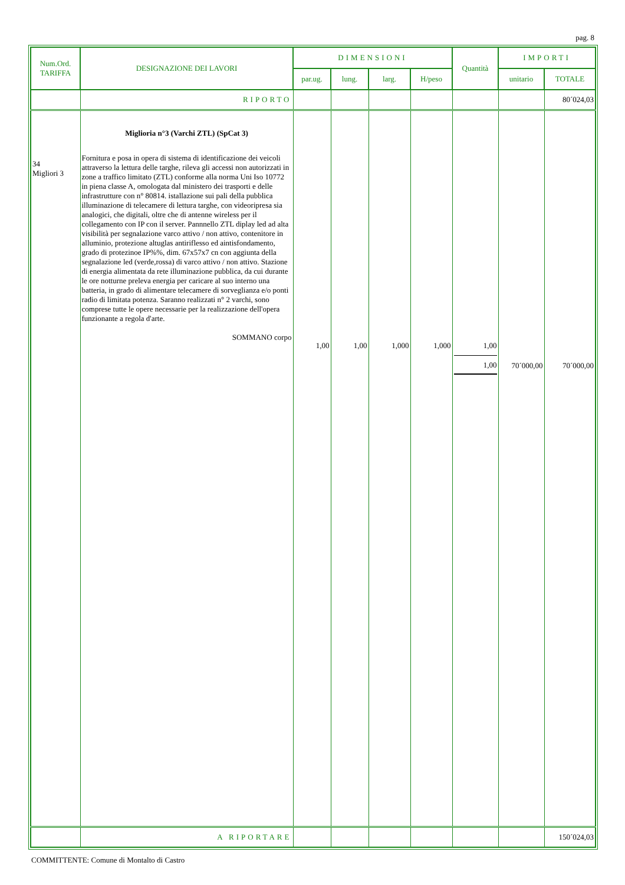pag. 8
| Num.Ord. TARIFFA | DESIGNAZIONE DEI LAVORI | DIMENSIONI | | | | Quantità | IMPORTI | |
| --- | --- | --- | --- | --- | --- | --- | --- | --- |
| | | par.ug. | lung. | larg. | H/peso | | unitario | TOTALE |
| | RIPORTO | | | | | | | 80´024,03 |
| 34 Migliori 3 | Miglioria n°3 (Varchi ZTL) (SpCat 3) Fornitura e posa in opera di sistema di identificazione dei veicoli attraverso la lettura delle targhe, rileva gli accessi non autorizzati in zone a traffico limitato (ZTL) conforme alla norma Uni Iso 10772 in piena classe A, omologata dal ministero dei trasporti e delle infrastrutture con n° 80814. istallazione sui pali della pubblica illuminazione di telecamere di lettura targhe, con videoripresa sia analogici, che digitali, oltre che di antenne wireless per il collegamento con IP con il server. Pannnello ZTL diplay led ad alta visibilità per segnalazione varco attivo / non attivo, contenitore in alluminio, protezione altuglas antiriflesso ed aintisfondamento, grado di protezinoe IP%%, dim. 67x57x7 cn con aggiunta della segnalazione led (verde,rossa) di varco attivo / non attivo. Stazione di energia alimentata da rete illuminazione pubblica, da cui durante le ore notturne preleva energia per caricare al suo interno una batteria, in grado di alimentare telecamere di sorveglianza e/o ponti radio di limitata potenza. Saranno realizzati n° 2 varchi, sono comprese tutte le opere necessarie per la realizzazione dell'opera funzionante a regola d'arte. SOMMANO corpo | 1,00 | 1,00 | 1,000 | 1,000 | 1,00 1,00 | 70´000,00 | 70´000,00 |
| | A RIPORTARE | | | | | | | 150´024,03 |
COMMITTENTE: Comune di Montalto di Castro